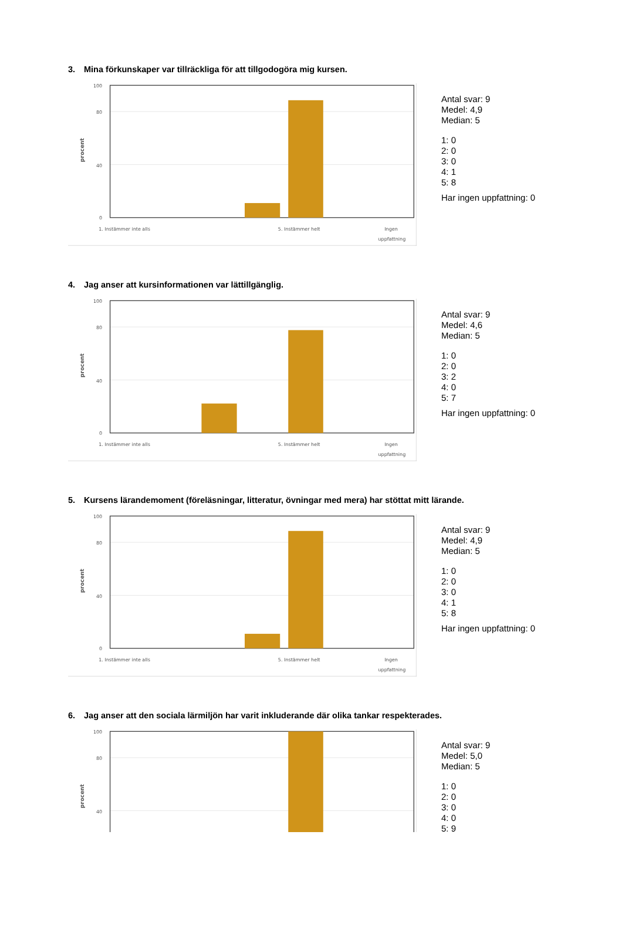3. Mina förkunskaper var tillräckliga för att tillgodogöra mig kursen.
100
80
40
0
1. Instämmer inte alls
5. Instämmer helt
Ingen
uppfattning
procent
Antal svar: 9
Medel: 4,9
Median: 5
1: 0
2: 0
3: 0
4: 1
5: 8
Har ingen uppfattning: 0
4. Jag anser att kursinformationen var lättillgänglig.
100
80
40
0
1. Instämmer inte alls
5. Instämmer helt
Ingen
uppfattning
procent
Antal svar: 9
Medel: 4,6
Median: 5
1: 0
2: 0
3: 2
4: 0
5: 7
Har ingen uppfattning: 0
5. Kursens lärandemoment (föreläsningar, litteratur, övningar med mera) har stöttat mitt lärande.
100
80
40
0
1. Instämmer inte alls
5. Instämmer helt
Ingen
uppfattning
procent
Antal svar: 9
Medel: 4,9
Median: 5
1: 0
2: 0
3: 0
4: 1
5: 8
Har ingen uppfattning: 0
6. Jag anser att den sociala lärmiljön har varit inkluderande där olika tankar respekterades.
100
80
40
procent
Antal svar: 9
Medel: 5,0
Median: 5
1: 0
2: 0
3: 0
4: 0
5: 9